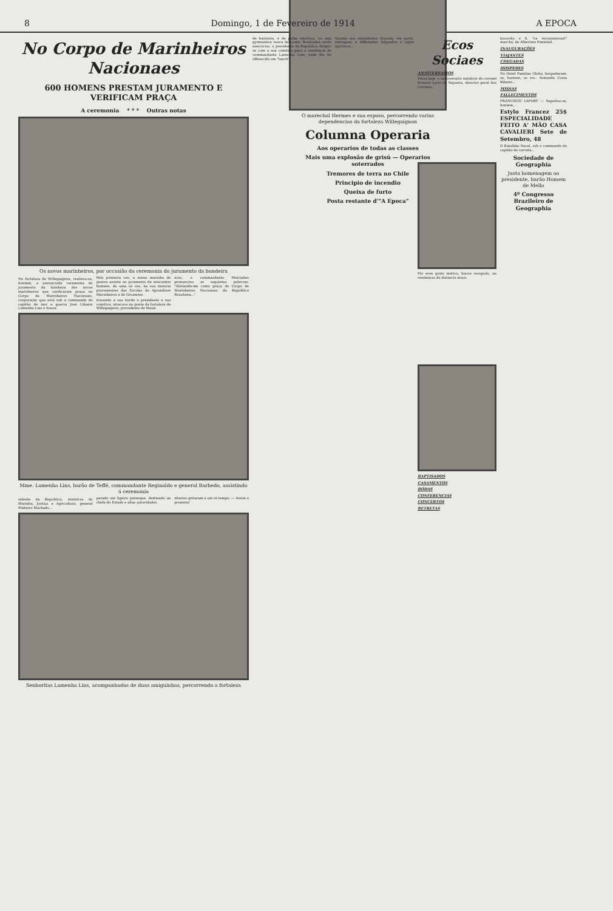8 Domingo, 1 de Fevereiro de 1914 A EPOCA
No Corpo de Marinheiros Nacionaes
600 HOMENS PRESTAM JURAMENTO E VERIFICAM PRAÇA
A ceremonia * * * Outras notas
Os novos marinheiros, por occasião da ceremonia do juramento da bandeira
Na fortaleza de Willegaignon, realisou-se, hontem, a annunciada ceremonia do juramento da bandeira dos novos marinheiros que verificaram praça no Corpo de Marinheiros Nacionaes, corporação que está sob o commando do capitão de mar e guerra José Libanio Lamenha Lins e Souza.
Pela primeira vez, a nossa marinha de guerra assiste ao juramento de seiscentos homens, de uma só vez, na sua maioria provenientes das Escolas de Aprendizes Marinheiros e de Grumetes.
trazendo a seu bordo o presidente e sua comitiva, atracava na ponte da fortaleza de Willegaignon, procedente de Mauá.
acto, o commandante Melciades pronunciou as seguintes palavras: "Alistando-me como praça do Corpo de Marinheiros Nacionaes da Republica Brazileira..."
Mme. Lamenha Lins, barão de Teffé, commandante Reginaldo e general Barbedo, assistindo á ceremonia
sidente da Republica, ministros da Marinha, Justiça e Agricultura, general Pinheiro Machado...
parado um ligeiro palanque, destinado ao chefe do Estado e altas autoridades.
nheiros gritaram a um só tempo: — Assim o prometo!
Senhoritas Lamenha Lins, acompanhadas de duas amiguinhas, percorrendo a fortaleza
de baionota, e de polka electrica, ou seja gymnastica sueca dançante. Realisados esses exercicios, o presidente da Republica dirigiu-se com a sua comitiva para a residencia do commandante Lamenha Lins, onde lhe foi offerecido um "lunch".
Quanto aos marinheiros ficaram, em parte, entregues a differentes folguedos e jogos sportivos...
Ecos Sociaes
ANNIVERSARIOS
Passa hoje, o anniversario natalicio do coronel Ernesto Lyrio de Siqueira, director geral dos Correios.
Por esse grato motivo, houve recepção, na residencia do distincto moço.
BAPTISADOS
CASAMENTOS
BODAS
CONFERENCIAS
CONCERTOS
RETRETAS
kouwsky e 8, "Le reconnaissant" marcha, de Albertino Pimentel.
INAUGURAÇÕES
VIAJANTES
CHEGADAS
HOSPEDES
No Hotel Familiar Globo, hospedaram-se, hontem, os srs.: Armando Costa Ribeiro...
MISSAS
FALLECIMENTOS
FRANCISCO LAPORT — Sepultou-se, hontem...
Estylo Francez 25$ ESPECIALIDADE FEITO A' MÃO CASA CAVALIERI Sete de Setembro, 48
O Batalhão Naval, sob o commando do capitão de corveta...
Sociedade de Geographia
Justa homenagem ao presidente, barão Homem de Mello
4º Congresso Brazileiro de Geographia
O marechal Hermes e sua esposa, percorrendo varias dependencias da fortaleza Willegaignon
Columna Operaria
Aos operarios de todas as classes
Mais uma explosão de grisú — Operarios soterrados
Tremores de terra no Chile
Principio de incendio
Queixa de furto
Posta restante d'"A Epoca"